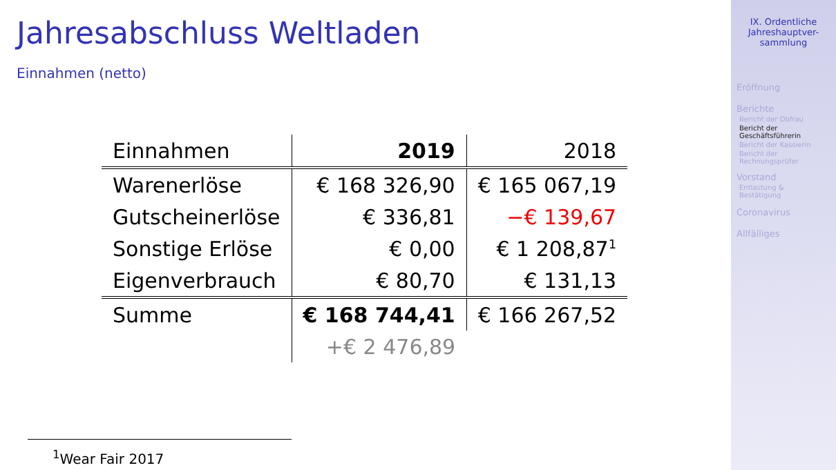Jahresabschluss Weltladen
Einnahmen (netto)
| Einnahmen | 2019 | 2018 |
| Warenerlöse | € 168 326,90 | € 165 067,19 |
| Gutscheinerlöse | € 336,81 | −€ 139,67 |
| Sonstige Erlöse | € 0,00 | € 1 208,87<sup>1</sup> |
| Eigenverbrauch | € 80,70 | € 131,13 |
| Summe | € 168 744,41 | € 166 267,52 |
| | +€ 2 476,89 | |
<sup>1</sup> Wear Fair 2017
IX. Ordentliche
Jahreshauptver-
sammlung
Eröffnung
Berichte
Bericht der Obfrau
Bericht der
Geschäftsführerin
Bericht der Kassierin
Bericht der
Rechnungsprüfer
Vorstand
Entlastung & Bestätigung
Coronavirus
Allfälliges